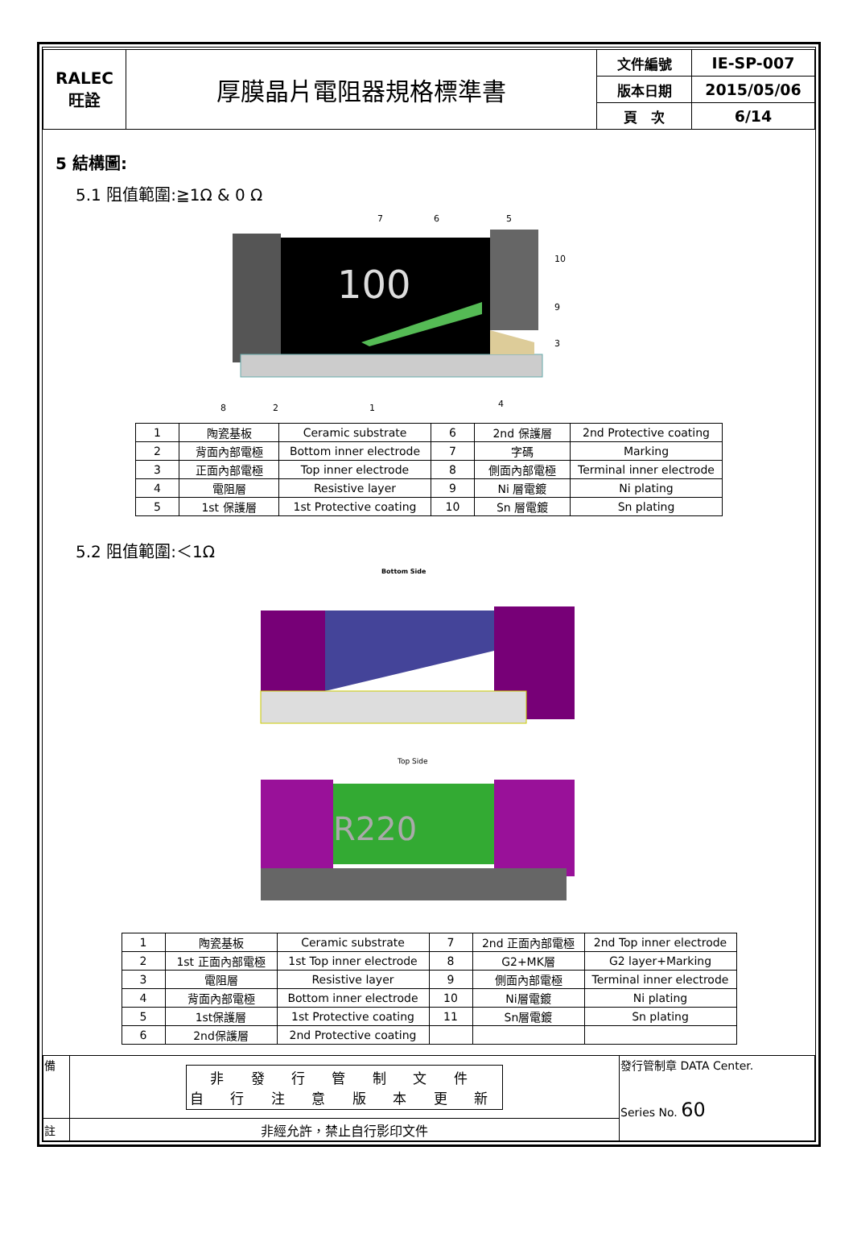| RALEC 旺詮 | 厚膜晶片電阻器規格標準書 | 文件編號 | IE-SP-007 |
| | | 版本日期 | 2015/05/06 |
| | | 頁 次 | 6/14 |
5 結構圖:
5.1 阻值範圍:≧1Ω & 0 Ω
100
7
6
5
10
9
3
8
2
1
4
| 1 | 陶瓷基板 | Ceramic substrate | 6 | 2nd 保護層 | 2nd Protective coating |
| 2 | 背面內部電極 | Bottom inner electrode | 7 | 字碼 | Marking |
| 3 | 正面內部電極 | Top inner electrode | 8 | 側面內部電極 | Terminal inner electrode |
| 4 | 電阻層 | Resistive layer | 9 | Ni 層電鍍 | Ni plating |
| 5 | 1st 保護層 | 1st Protective coating | 10 | Sn 層電鍍 | Sn plating |
5.2 阻值範圍:＜1Ω
Bottom Side
Top Side
R220
| 1 | 陶瓷基板 | Ceramic substrate | 7 | 2nd 正面內部電極 | 2nd Top inner electrode |
| 2 | 1st 正面內部電極 | 1st Top inner electrode | 8 | G2+MK層 | G2 layer+Marking |
| 3 | 電阻層 | Resistive layer | 9 | 側面內部電極 | Terminal inner electrode |
| 4 | 背面內部電極 | Bottom inner electrode | 10 | Ni層電鍍 | Ni plating |
| 5 | 1st保護層 | 1st Protective coating | 11 | Sn層電鍍 | Sn plating |
| 6 | 2nd保護層 | 2nd Protective coating | | | |
| 備 | 非 發 行 管 制 文 件 自 行 注 意 版 本 更 新 | 發行管制章 DATA Center. Series No. 60 |
| 註 | 非經允許，禁止自行影印文件 | |